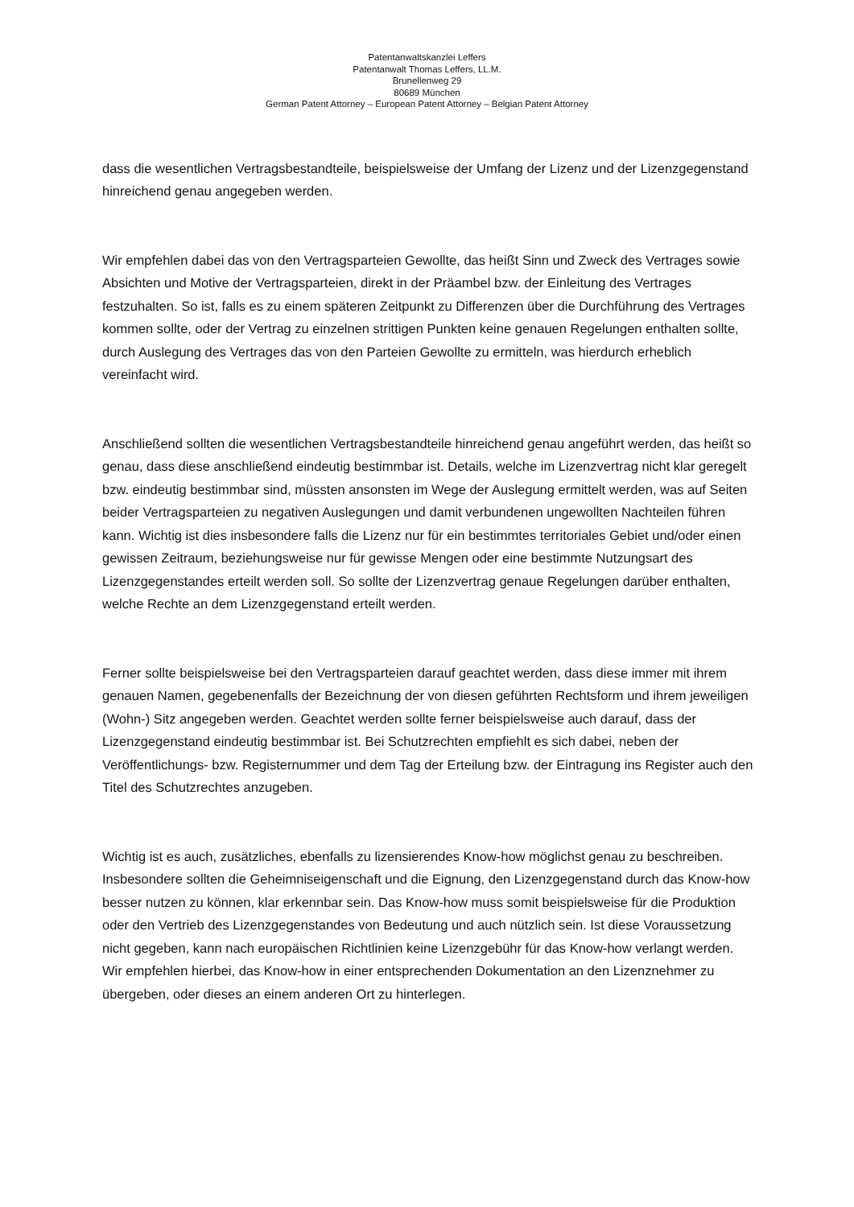Patentanwaltskanzlei Leffers
Patentanwalt Thomas Leffers, LL.M.
Brunellenweg 29
80689 München
German Patent Attorney – European Patent Attorney – Belgian Patent Attorney
dass die wesentlichen Vertragsbestandteile, beispielsweise der Umfang der Lizenz und der Lizenzgegenstand hinreichend genau angegeben werden.
Wir empfehlen dabei das von den Vertragsparteien Gewollte, das heißt Sinn und Zweck des Vertrages sowie Absichten und Motive der Vertragsparteien, direkt in der Präambel bzw. der Einleitung des Vertrages festzuhalten. So ist, falls es zu einem späteren Zeitpunkt zu Differenzen über die Durchführung des Vertrages kommen sollte, oder der Vertrag zu einzelnen strittigen Punkten keine genauen Regelungen enthalten sollte, durch Auslegung des Vertrages das von den Parteien Gewollte zu ermitteln, was hierdurch erheblich vereinfacht wird.
Anschließend sollten die wesentlichen Vertragsbestandteile hinreichend genau angeführt werden, das heißt so genau, dass diese anschließend eindeutig bestimmbar ist. Details, welche im Lizenzvertrag nicht klar geregelt bzw. eindeutig bestimmbar sind, müssten ansonsten im Wege der Auslegung ermittelt werden, was auf Seiten beider Vertragsparteien zu negativen Auslegungen und damit verbundenen ungewollten Nachteilen führen kann. Wichtig ist dies insbesondere falls die Lizenz nur für ein bestimmtes territoriales Gebiet und/oder einen gewissen Zeitraum, beziehungsweise nur für gewisse Mengen oder eine bestimmte Nutzungsart des Lizenzgegenstandes erteilt werden soll. So sollte der Lizenzvertrag genaue Regelungen darüber enthalten, welche Rechte an dem Lizenzgegenstand erteilt werden.
Ferner sollte beispielsweise bei den Vertragsparteien darauf geachtet werden, dass diese immer mit ihrem genauen Namen, gegebenenfalls der Bezeichnung der von diesen geführten Rechtsform und ihrem jeweiligen (Wohn-) Sitz angegeben werden. Geachtet werden sollte ferner beispielsweise auch darauf, dass der Lizenzgegenstand eindeutig bestimmbar ist. Bei Schutzrechten empfiehlt es sich dabei, neben der Veröffentlichungs- bzw. Registernummer und dem Tag der Erteilung bzw. der Eintragung ins Register auch den Titel des Schutzrechtes anzugeben.
Wichtig ist es auch, zusätzliches, ebenfalls zu lizensierendes Know-how möglichst genau zu beschreiben. Insbesondere sollten die Geheimniseigenschaft und die Eignung, den Lizenzgegenstand durch das Know-how besser nutzen zu können, klar erkennbar sein. Das Know-how muss somit beispielsweise für die Produktion oder den Vertrieb des Lizenzgegenstandes von Bedeutung und auch nützlich sein. Ist diese Voraussetzung nicht gegeben, kann nach europäischen Richtlinien keine Lizenzgebühr für das Know-how verlangt werden. Wir empfehlen hierbei, das Know-how in einer entsprechenden Dokumentation an den Lizenznehmer zu übergeben, oder dieses an einem anderen Ort zu hinterlegen.